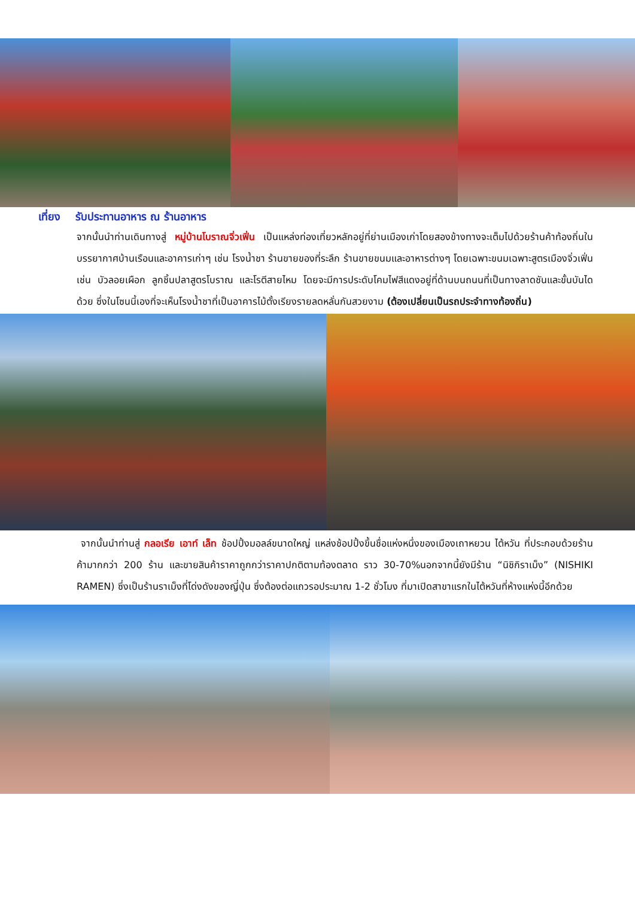เที่ยง รับประทานอาหาร ณ ร้านอาหาร
จากนั้นนำท่านเดินทางสู่ หมู่บ้านโบราณจิ่วเฟิ่น เป็นแหล่งท่องเที่ยวหลักอยู่ที่ย่านเมืองเก่าโดยสองข้างทางจะเต็มไปด้วยร้านค้าท้องถิ่นในบรรยากาศบ้านเรือนและอาคารเก่าๆ เช่น โรงน้ำชา ร้านขายของที่ระลึก ร้านขายขนมและอาหารต่างๆ โดยเฉพาะขนมเฉพาะสูตรเมืองจิ่วเฟิ่นเช่น บัวลอยเผือก ลูกชิ้นปลาสูตรโบราณ และโรตีสายไหม โดยจะมีการประดับโคมไฟสีแดงอยู่ที่ด้านบนถนนที่เป็นทางลาดชันและขั้นบันไดด้วย ซึ่งในโซนนี้เองที่จะเห็นโรงน้ำชาที่เป็นอาคารไม้ตั้งเรียงรายลดหลั่นกันสวยงาม (ต้องเปลี่ยนเป็นรถประจำทางท้องถิ่น)
จากนั้นนำท่านสู่ กลอเรีย เอาท์ เล็ท ช้อปปิ้งมอลล์ขนาดใหญ่ แหล่งช้อปปิ้งขึ้นชื่อแห่งหนึ่งของเมืองเถาหยวน ไต้หวัน ที่ประกอบด้วยร้านค้ามากกว่า 200 ร้าน และขายสินค้าราคาถูกกว่าราคาปกติตามท้องตลาด ราว 30-70%นอกจากนี้ยังมีร้าน “นิชิกิราเม็ง” (NISHIKI RAMEN) ซึ่งเป็นร้านราเม็งที่โด่งดังของญี่ปุ่น ซึ่งต้องต่อแถวรอประมาณ 1-2 ชั่วโมง ที่มาเปิดสาขาแรกในไต้หวันที่ห้างแห่งนี้อีกด้วย